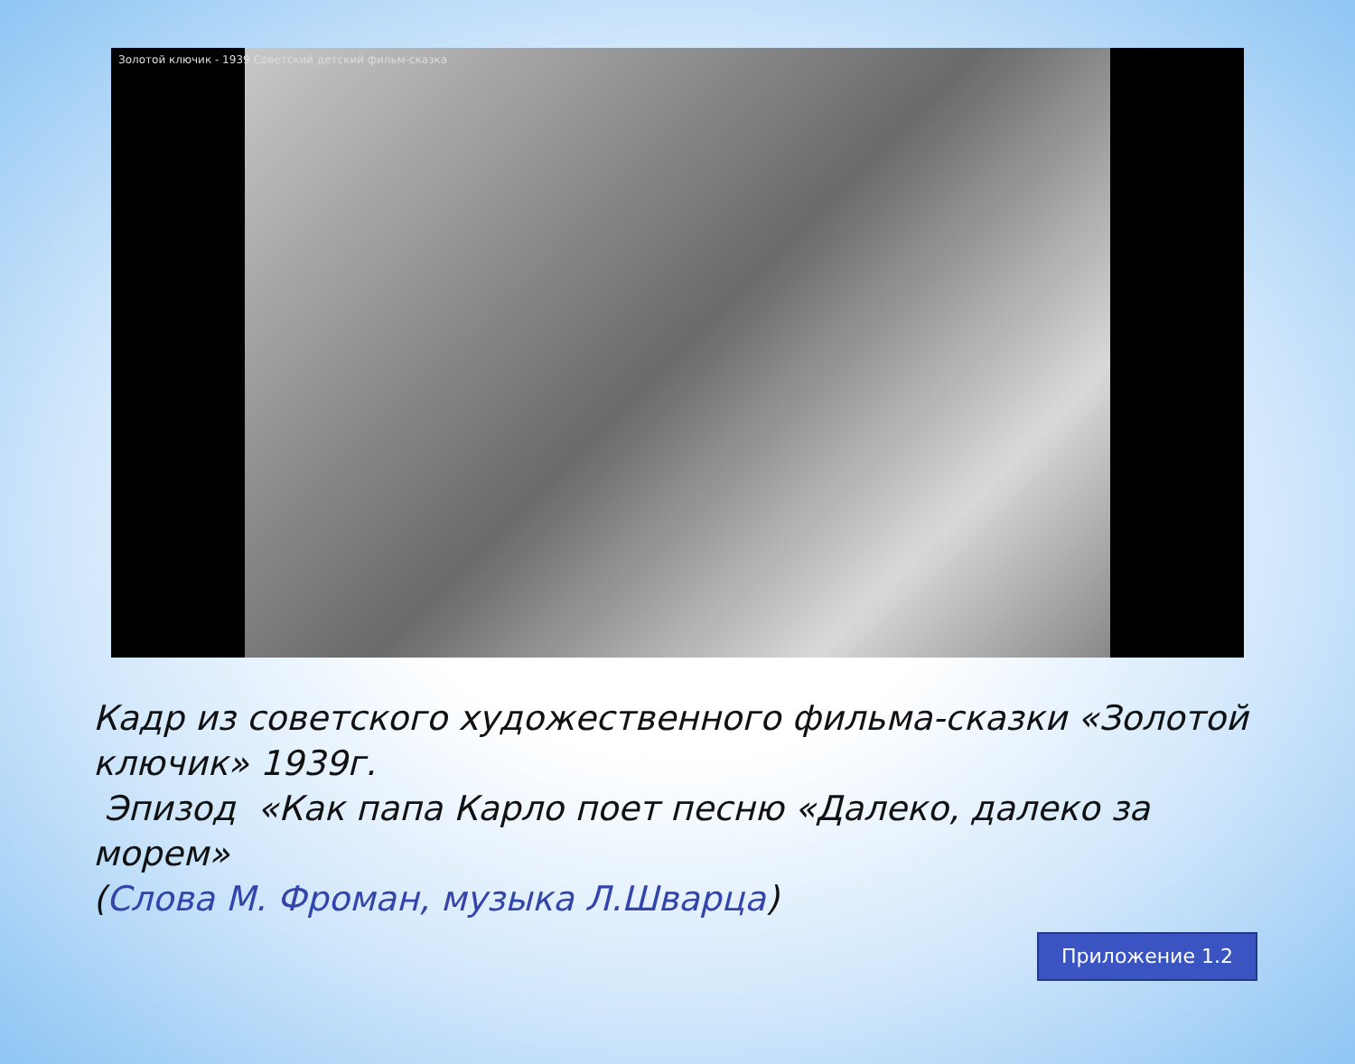Золотой ключик - 1939 Советский детский фильм-сказка
Кадр из советского художественного фильма-сказки «Золотой ключик» 1939г.
Эпизод «Как папа Карло поет песню «Далеко, далеко за морем»
(Слова М. Фроман, музыка Л.Шварца)
Приложение 1.2